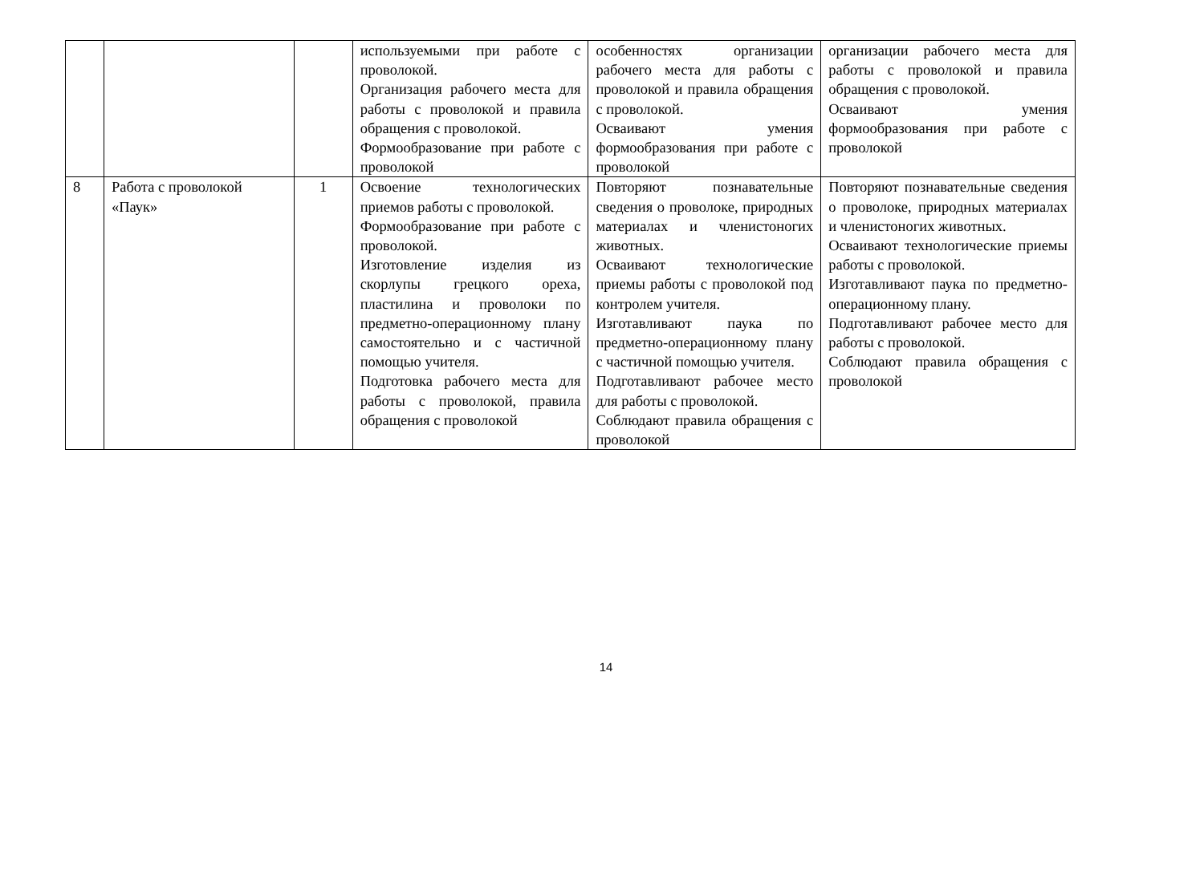| | | | используемыми при работе с проволокой. Организация рабочего места для работы с проволокой и правила обращения с проволокой. Формообразование при работе с проволокой | особенностях организации рабочего места для работы с проволокой и правила обращения с проволокой. Осваивают умения формообразования при работе с проволокой | организации рабочего места для работы с проволокой и правила обращения с проволокой. Осваивают умения формообразования при работе с проволокой |
| 8 | Работа с проволокой «Паук» | 1 | Освоение технологических приемов работы с проволокой. Формообразование при работе с проволокой. Изготовление изделия из скорлупы грецкого ореха, пластилина и проволоки по предметно-операционному плану самостоятельно и с частичной помощью учителя. Подготовка рабочего места для работы с проволокой, правила обращения с проволокой | Повторяют познавательные сведения о проволоке, природных материалах и членистоногих животных. Осваивают технологические приемы работы с проволокой под контролем учителя. Изготавливают паука по предметно-операционному плану с частичной помощью учителя. Подготавливают рабочее место для работы с проволокой. Соблюдают правила обращения с проволокой | Повторяют познавательные сведения о проволоке, природных материалах и членистоногих животных. Осваивают технологические приемы работы с проволокой. Изготавливают паука по предметно-операционному плану. Подготавливают рабочее место для работы с проволокой. Соблюдают правила обращения с проволокой |
14